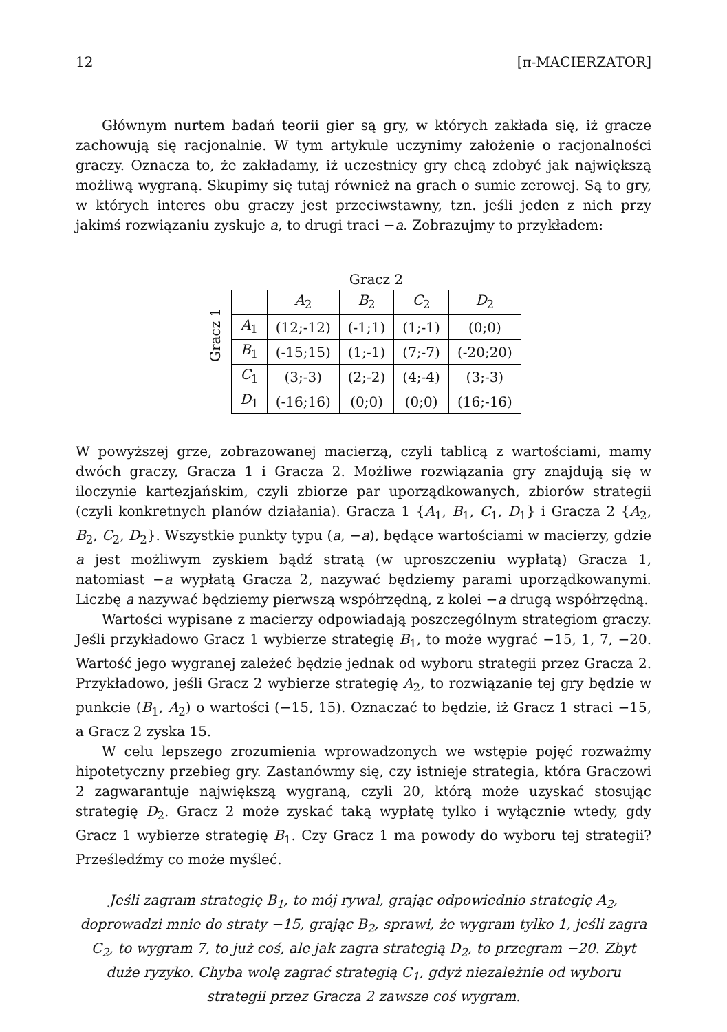12 [π-MACIERZATOR]
Głównym nurtem badań teorii gier są gry, w których zakłada się, iż gracze zachowują się racjonalnie. W tym artykule uczynimy założenie o racjonalności graczy. Oznacza to, że zakładamy, iż uczestnicy gry chcą zdobyć jak największą możliwą wygraną. Skupimy się tutaj również na grach o sumie zerowej. Są to gry, w których interes obu graczy jest przeciwstawny, tzn. jeśli jeden z nich przy jakimś rozwiązaniu zyskuje a, to drugi traci −a. Zobrazujmy to przykładem:
Gracz 1
Gracz 2
| | A<sub>2</sub> | B<sub>2</sub> | C<sub>2</sub> | D<sub>2</sub> |
| --- | --- | --- | --- | --- |
| A<sub>1</sub> | (12;-12) | (-1;1) | (1;-1) | (0;0) |
| B<sub>1</sub> | (-15;15) | (1;-1) | (7;-7) | (-20;20) |
| C<sub>1</sub> | (3;-3) | (2;-2) | (4;-4) | (3;-3) |
| D<sub>1</sub> | (-16;16) | (0;0) | (0;0) | (16;-16) |
W powyższej grze, zobrazowanej macierzą, czyli tablicą z wartościami, mamy dwóch graczy, Gracza 1 i Gracza 2. Możliwe rozwiązania gry znajdują się w iloczynie kartezjańskim, czyli zbiorze par uporządkowanych, zbiorów strategii (czyli konkretnych planów działania). Gracza 1 {A<sub>1</sub>, B<sub>1</sub>, C<sub>1</sub>, D<sub>1</sub>} i Gracza 2 {A<sub>2</sub>, B<sub>2</sub>, C<sub>2</sub>, D<sub>2</sub>}. Wszystkie punkty typu (a, −a), będące wartościami w macierzy, gdzie a jest możliwym zyskiem bądź stratą (w uproszczeniu wypłatą) Gracza 1, natomiast −a wypłatą Gracza 2, nazywać będziemy parami uporządkowanymi. Liczbę a nazywać będziemy pierwszą współrzędną, z kolei −a drugą współrzędną.
Wartości wypisane z macierzy odpowiadają poszczególnym strategiom graczy. Jeśli przykładowo Gracz 1 wybierze strategię B<sub>1</sub>, to może wygrać −15, 1, 7, −20. Wartość jego wygranej zależeć będzie jednak od wyboru strategii przez Gracza 2. Przykładowo, jeśli Gracz 2 wybierze strategię A<sub>2</sub>, to rozwiązanie tej gry będzie w punkcie (B<sub>1</sub>, A<sub>2</sub>) o wartości (−15, 15). Oznaczać to będzie, iż Gracz 1 straci −15, a Gracz 2 zyska 15.
W celu lepszego zrozumienia wprowadzonych we wstępie pojęć rozważmy hipotetyczny przebieg gry. Zastanówmy się, czy istnieje strategia, która Graczowi 2 zagwarantuje największą wygraną, czyli 20, którą może uzyskać stosując strategię D<sub>2</sub>. Gracz 2 może zyskać taką wypłatę tylko i wyłącznie wtedy, gdy Gracz 1 wybierze strategię B<sub>1</sub>. Czy Gracz 1 ma powody do wyboru tej strategii? Prześledźmy co może myśleć.
Jeśli zagram strategię B<sub>1</sub>, to mój rywal, grając odpowiednio strategię A<sub>2</sub>, doprowadzi mnie do straty −15, grając B<sub>2</sub>, sprawi, że wygram tylko 1, jeśli zagra C<sub>2</sub>, to wygram 7, to już coś, ale jak zagra strategią D<sub>2</sub>, to przegram −20. Zbyt duże ryzyko. Chyba wolę zagrać strategią C<sub>1</sub>, gdyż niezależnie od wyboru strategii przez Gracza 2 zawsze coś wygram.